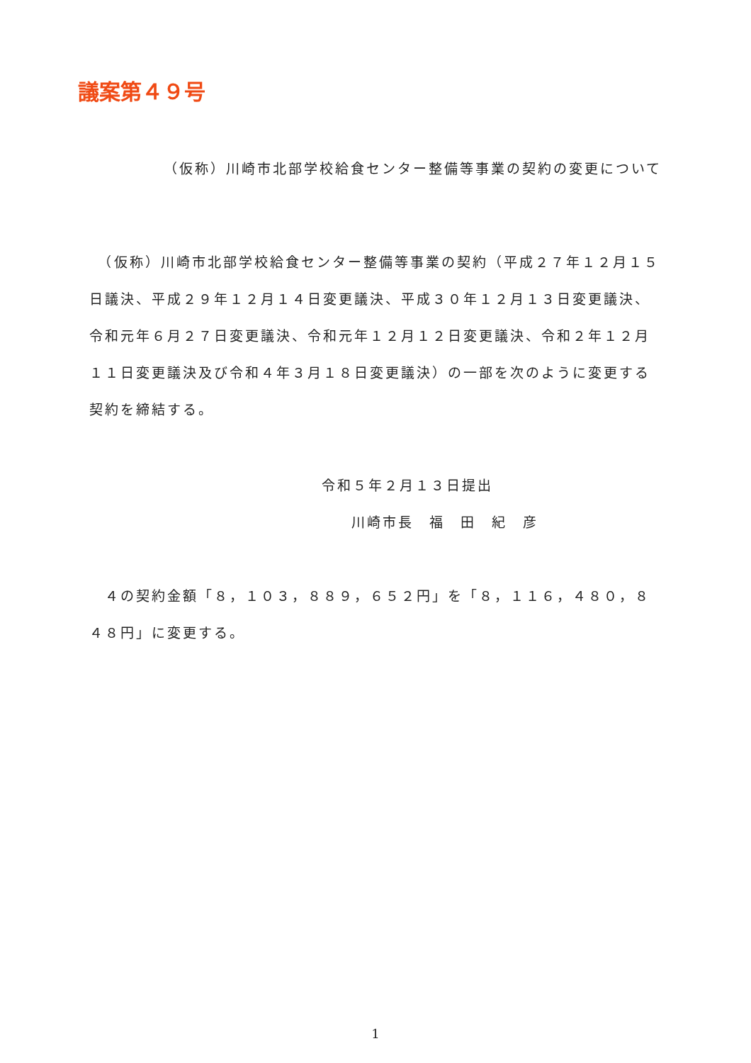議案第４９号
（仮称）川崎市北部学校給食センター整備等事業の契約の変更について
　（仮称）川崎市北部学校給食センター整備等事業の契約（平成２７年１２月１５日議決、平成２９年１２月１４日変更議決、平成３０年１２月１３日変更議決、令和元年６月２７日変更議決、令和元年１２月１２日変更議決、令和２年１２月１１日変更議決及び令和４年３月１８日変更議決）の一部を次のように変更する契約を締結する。
令和５年２月１３日提出
川崎市長　福　田　紀　彦
　４の契約金額「８，１０３，８８９，６５２円」を「８，１１６，４８０，８４８円」に変更する。
1